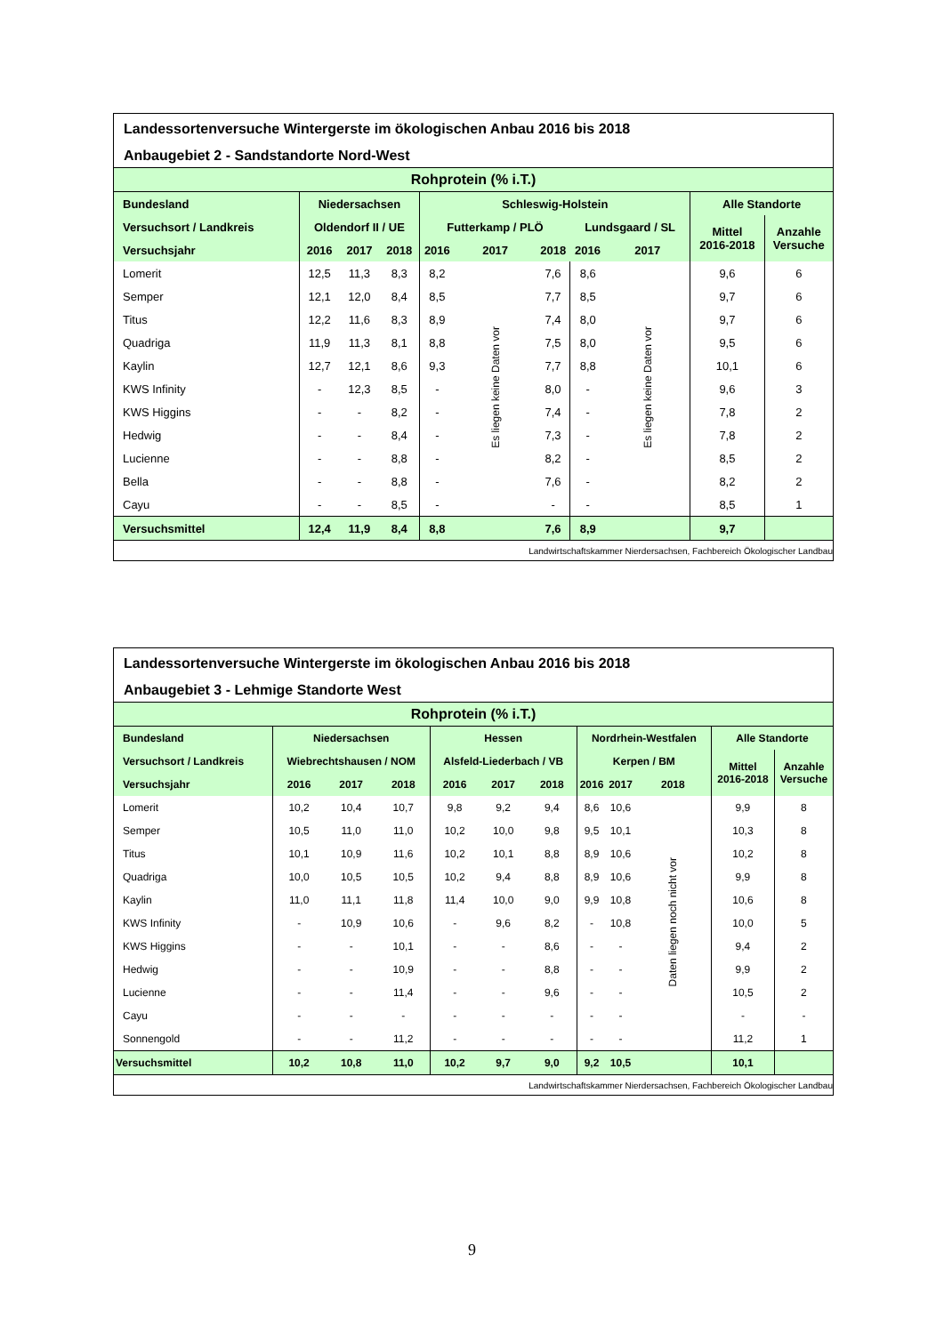Landessortenversuche Wintergerste im ökologischen Anbau 2016 bis 2018
Anbaugebiet 2 - Sandstandorte Nord-West
| Rohprotein (% i.T.) | | | | | | | | | | |
| --- | --- | --- | --- | --- | --- | --- | --- | --- | --- | --- |
| Bundesland | Niedersachsen | | | Schleswig-Holstein | | | | | Alle Standorte | |
| Versuchsort / Landkreis | Oldendorf II / UE | | | Futterkamp / PLÖ | | | Lundsgaard / SL | | Mittel 2016-2018 | Anzahle Versuche |
| Versuchsjahr | 2016 | 2017 | 2018 | 2016 | 2017 | 2018 | 2016 | 2017 | | |
| Lomerit | 12,5 | 11,3 | 8,3 | 8,2 | Es liegen keine Daten vor | 7,6 | 8,6 | Es liegen keine Daten vor | 9,6 | 6 |
| Semper | 12,1 | 12,0 | 8,4 | 8,5 | | 7,7 | 8,5 | | 9,7 | 6 |
| Titus | 12,2 | 11,6 | 8,3 | 8,9 | | 7,4 | 8,0 | | 9,7 | 6 |
| Quadriga | 11,9 | 11,3 | 8,1 | 8,8 | | 7,5 | 8,0 | | 9,5 | 6 |
| Kaylin | 12,7 | 12,1 | 8,6 | 9,3 | | 7,7 | 8,8 | | 10,1 | 6 |
| KWS Infinity | - | 12,3 | 8,5 | - | | 8,0 | - | | 9,6 | 3 |
| KWS Higgins | - | - | 8,2 | - | | 7,4 | - | | 7,8 | 2 |
| Hedwig | - | - | 8,4 | - | | 7,3 | - | | 7,8 | 2 |
| Lucienne | - | - | 8,8 | - | | 8,2 | - | | 8,5 | 2 |
| Bella | - | - | 8,8 | - | | 7,6 | - | | 8,2 | 2 |
| Cayu | - | - | 8,5 | - | | - | - | | 8,5 | 1 |
| Versuchsmittel | 12,4 | 11,9 | 8,4 | 8,8 | | 7,6 | 8,9 | | 9,7 | |
| Landwirtschaftskammer Nierdersachsen, Fachbereich Ökologischer Landbau | | | | | | | | | | |
Landessortenversuche Wintergerste im ökologischen Anbau 2016 bis 2018
Anbaugebiet 3 - Lehmige Standorte West
| Rohprotein (% i.T.) | | | | | | | | | | | |
| --- | --- | --- | --- | --- | --- | --- | --- | --- | --- | --- | --- |
| Bundesland | Niedersachsen | | | Hessen | | | Nordrhein-Westfalen | | | Alle Standorte | |
| Versuchsort / Landkreis | Wiebrechtshausen / NOM | | | Alsfeld-Liederbach / VB | | | Kerpen / BM | | | Mittel 2016-2018 | Anzahle Versuche |
| Versuchsjahr | 2016 | 2017 | 2018 | 2016 | 2017 | 2018 | 2016 | 2017 | 2018 | | |
| Lomerit | 10,2 | 10,4 | 10,7 | 9,8 | 9,2 | 9,4 | 8,6 | 10,6 | Daten liegen noch nicht vor | 9,9 | 8 |
| Semper | 10,5 | 11,0 | 11,0 | 10,2 | 10,0 | 9,8 | 9,5 | 10,1 | | 10,3 | 8 |
| Titus | 10,1 | 10,9 | 11,6 | 10,2 | 10,1 | 8,8 | 8,9 | 10,6 | | 10,2 | 8 |
| Quadriga | 10,0 | 10,5 | 10,5 | 10,2 | 9,4 | 8,8 | 8,9 | 10,6 | | 9,9 | 8 |
| Kaylin | 11,0 | 11,1 | 11,8 | 11,4 | 10,0 | 9,0 | 9,9 | 10,8 | | 10,6 | 8 |
| KWS Infinity | - | 10,9 | 10,6 | - | 9,6 | 8,2 | - | 10,8 | | 10,0 | 5 |
| KWS Higgins | - | - | 10,1 | - | - | 8,6 | - | - | | 9,4 | 2 |
| Hedwig | - | - | 10,9 | - | - | 8,8 | - | - | | 9,9 | 2 |
| Lucienne | - | - | 11,4 | - | - | 9,6 | - | - | | 10,5 | 2 |
| Cayu | - | - | - | - | - | - | - | - | | - | - |
| Sonnengold | - | - | 11,2 | - | - | - | - | - | | 11,2 | 1 |
| Versuchsmittel | 10,2 | 10,8 | 11,0 | 10,2 | 9,7 | 9,0 | 9,2 | 10,5 | | 10,1 | |
| Landwirtschaftskammer Nierdersachsen, Fachbereich Ökologischer Landbau | | | | | | | | | | | |
9